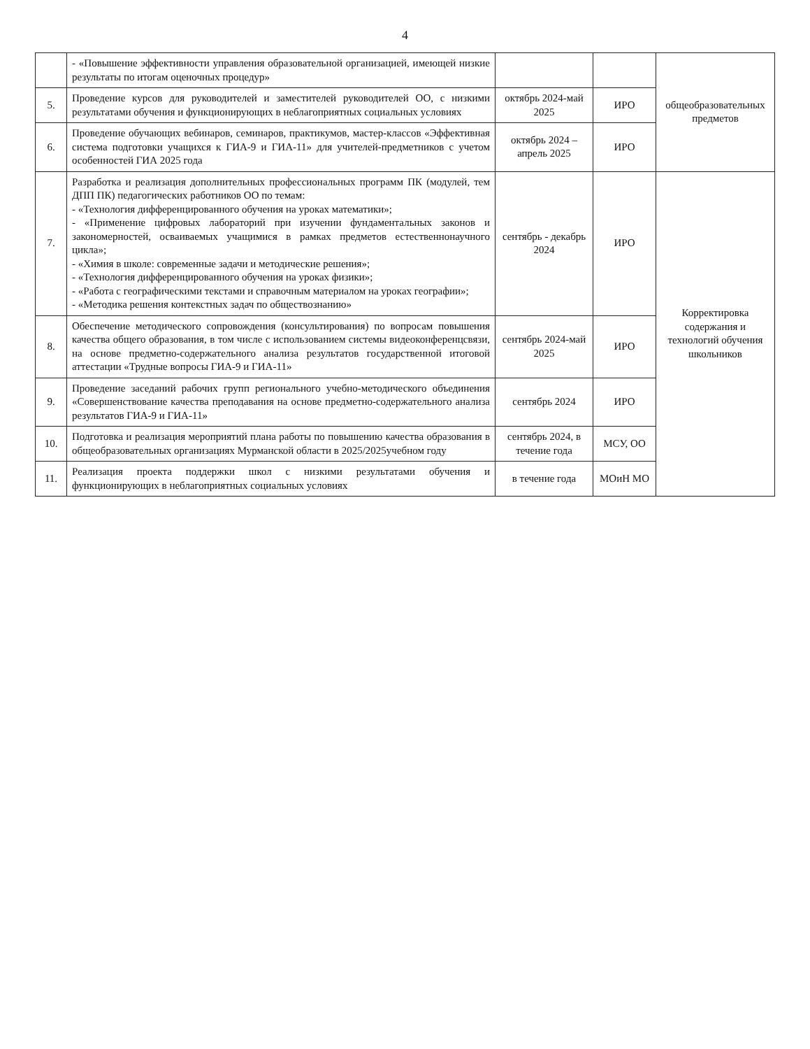4
| | - «Повышение эффективности управления образовательной организацией, имеющей низкие результаты по итогам оценочных процедур» | | | общеобразовательных предметов |
| 5. | Проведение курсов для руководителей и заместителей руководителей ОО, с низкими результатами обучения и функционирующих в неблагоприятных социальных условиях | октябрь 2024-май 2025 | ИРО | |
| 6. | Проведение обучающих вебинаров, семинаров, практикумов, мастер-классов «Эффективная система подготовки учащихся к ГИА-9 и ГИА-11» для учителей-предметников с учетом особенностей ГИА 2025 года | октябрь 2024 – апрель 2025 | ИРО | |
| 7. | Разработка и реализация дополнительных профессиональных программ ПК (модулей, тем ДПП ПК) педагогических работников ОО по темам: - «Технология дифференцированного обучения на уроках математики»; - «Применение цифровых лабораторий при изучении фундаментальных законов и закономерностей, осваиваемых учащимися в рамках предметов естественнонаучного цикла»; - «Химия в школе: современные задачи и методические решения»; - «Технология дифференцированного обучения на уроках физики»; - «Работа с географическими текстами и справочным материалом на уроках географии»; - «Методика решения контекстных задач по обществознанию» | сентябрь - декабрь 2024 | ИРО | Корректировка содержания и технологий обучения школьников |
| 8. | Обеспечение методического сопровождения (консультирования) по вопросам повышения качества общего образования, в том числе с использованием системы видеоконференцсвязи, на основе предметно-содержательного анализа результатов государственной итоговой аттестации «Трудные вопросы ГИА-9 и ГИА-11» | сентябрь 2024-май 2025 | ИРО | |
| 9. | Проведение заседаний рабочих групп регионального учебно-методического объединения «Совершенствование качества преподавания на основе предметно-содержательного анализа результатов ГИА-9 и ГИА-11» | сентябрь 2024 | ИРО | |
| 10. | Подготовка и реализация мероприятий плана работы по повышению качества образования в общеобразовательных организациях Мурманской области в 2025/2025учебном году | сентябрь 2024, в течение года | МСУ, ОО | |
| 11. | Реализация проекта поддержки школ с низкими результатами обучения и функционирующих в неблагоприятных социальных условиях | в течение года | МОиН МО | |